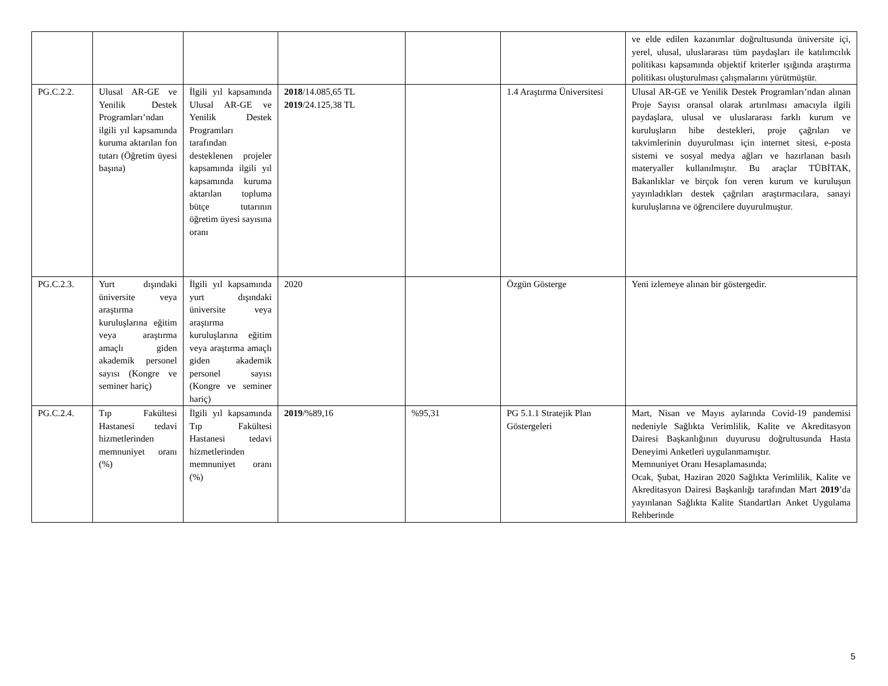| | | | | | | ve elde edilen kazanımlar doğrultusunda üniversite içi, yerel, ulusal, uluslararası tüm paydaşları ile katılımcılık politikası kapsamında objektif kriterler ışığında araştırma politikası oluşturulması çalışmalarını yürütmüştür. |
| PG.C.2.2. | Ulusal AR-GE ve Yenilik Destek Programları’ndan ilgili yıl kapsamında kuruma aktarılan fon tutarı (Öğretim üyesi başına) | İlgili yıl kapsamında Ulusal AR-GE ve Yenilik Destek Programları tarafından desteklenen projeler kapsamında ilgili yıl kapsamında kuruma aktarılan topluma bütçe tutarının öğretim üyesi sayısına oranı | 2018 /14.085,65 TL 2019 /24.125,38 TL | | 1.4 Araştırma Üniversitesi | Ulusal AR-GE ve Yenilik Destek Programları’ndan alınan Proje Sayısı oransal olarak artırılması amacıyla ilgili paydaşlara, ulusal ve uluslararası farklı kurum ve kuruluşların hibe destekleri, proje çağrıları ve takvimlerinin duyurulması için internet sitesi, e-posta sistemi ve sosyal medya ağları ve hazırlanan basılı materyaller kullanılmıştır. Bu araçlar TÜBİTAK, Bakanlıklar ve birçok fon veren kurum ve kuruluşun yayınladıkları destek çağrıları araştırmacılara, sanayi kuruluşlarına ve öğrencilere duyurulmuştur. |
| PG.C.2.3. | Yurt dışındaki üniversite veya araştırma kuruluşlarına eğitim veya araştırma amaçlı giden akademik personel sayısı (Kongre ve seminer hariç) | İlgili yıl kapsamında yurt dışındaki üniversite veya araştırma kuruluşlarına eğitim veya araştırma amaçlı giden akademik personel sayısı (Kongre ve seminer hariç) | 2020 | | Özgün Gösterge | Yeni izlemeye alınan bir göstergedir. |
| PG.C.2.4. | Tıp Fakültesi Hastanesi tedavi hizmetlerinden memnuniyet oranı (%) | İlgili yıl kapsamında Tıp Fakültesi Hastanesi tedavi hizmetlerinden memnuniyet oranı (%) | 2019 /%89,16 | %95,31 | PG 5.1.1 Stratejik Plan Göstergeleri | Mart, Nisan ve Mayıs aylarında Covid-19 pandemisi nedeniyle Sağlıkta Verimlilik, Kalite ve Akreditasyon Dairesi Başkanlığının duyurusu doğrultusunda Hasta Deneyimi Anketleri uygulanmamıştır. Memnuniyet Oranı Hesaplamasında; Ocak, Şubat, Haziran 2020 Sağlıkta Verimlilik, Kalite ve Akreditasyon Dairesi Başkanlığı tarafından Mart 2019 ’da yayınlanan Sağlıkta Kalite Standartları Anket Uygulama Rehberinde |
5